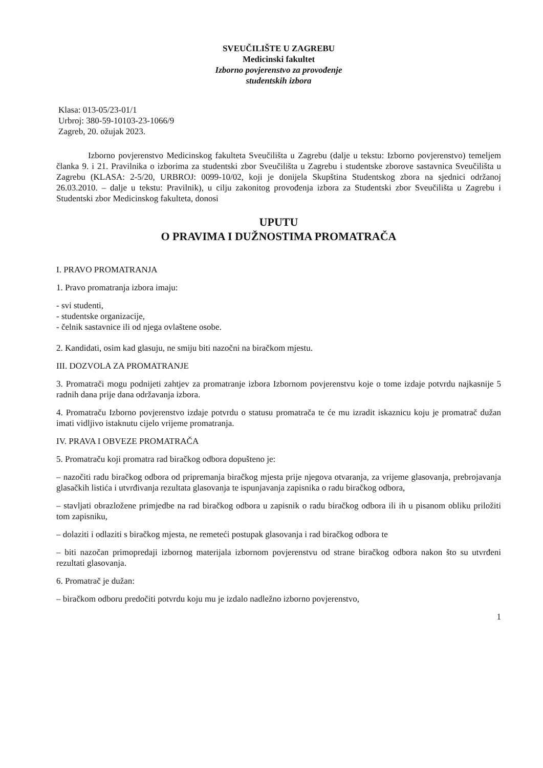SVEUČILIŠTE U ZAGREBU
Medicinski fakultet
Izborno povjerenstvo za provođenje
studentskih izbora
Klasa: 013-05/23-01/1
Urbroj: 380-59-10103-23-1066/9
Zagreb, 20. ožujak 2023.
Izborno povjerenstvo Medicinskog fakulteta Sveučilišta u Zagrebu (dalje u tekstu: Izborno povjerenstvo) temeljem članka 9. i 21. Pravilnika o izborima za studentski zbor Sveučilišta u Zagrebu i studentske zborove sastavnica Sveučilišta u Zagrebu (KLASA: 2-5/20, URBROJ: 0099-10/02, koji je donijela Skupština Studentskog zbora na sjednici održanoj 26.03.2010. – dalje u tekstu: Pravilnik), u cilju zakonitog provođenja izbora za Studentski zbor Sveučilišta u Zagrebu i Studentski zbor Medicinskog fakulteta, donosi
UPUTU
O PRAVIMA I DUŽNOSTIMA PROMATRAČA
I. PRAVO PROMATRANJA
1. Pravo promatranja izbora imaju:
- svi studenti,
- studentske organizacije,
- čelnik sastavnice ili od njega ovlaštene osobe.
2. Kandidati, osim kad glasuju, ne smiju biti nazočni na biračkom mjestu.
III. DOZVOLA ZA PROMATRANJE
3. Promatrači mogu podnijeti zahtjev za promatranje izbora Izbornom povjerenstvu koje o tome izdaje potvrdu najkasnije 5 radnih dana prije dana održavanja izbora.
4. Promatraču Izborno povjerenstvo izdaje potvrdu o statusu promatrača te će mu izradit iskaznicu koju je promatrač dužan imati vidljivo istaknutu cijelo vrijeme promatranja.
IV. PRAVA I OBVEZE PROMATRAČA
5. Promatraču koji promatra rad biračkog odbora dopušteno je:
– nazočiti radu biračkog odbora od pripremanja biračkog mjesta prije njegova otvaranja, za vrijeme glasovanja, prebrojavanja glasačkih listića i utvrđivanja rezultata glasovanja te ispunjavanja zapisnika o radu biračkog odbora,
– stavljati obrazložene primjedbe na rad biračkog odbora u zapisnik o radu biračkog odbora ili ih u pisanom obliku priložiti tom zapisniku,
– dolaziti i odlaziti s biračkog mjesta, ne remeteći postupak glasovanja i rad biračkog odbora te
– biti nazočan primopredaji izbornog materijala izbornom povjerenstvu od strane biračkog odbora nakon što su utvrđeni rezultati glasovanja.
6. Promatrač je dužan:
– biračkom odboru predočiti potvrdu koju mu je izdalo nadležno izborno povjerenstvo,
1